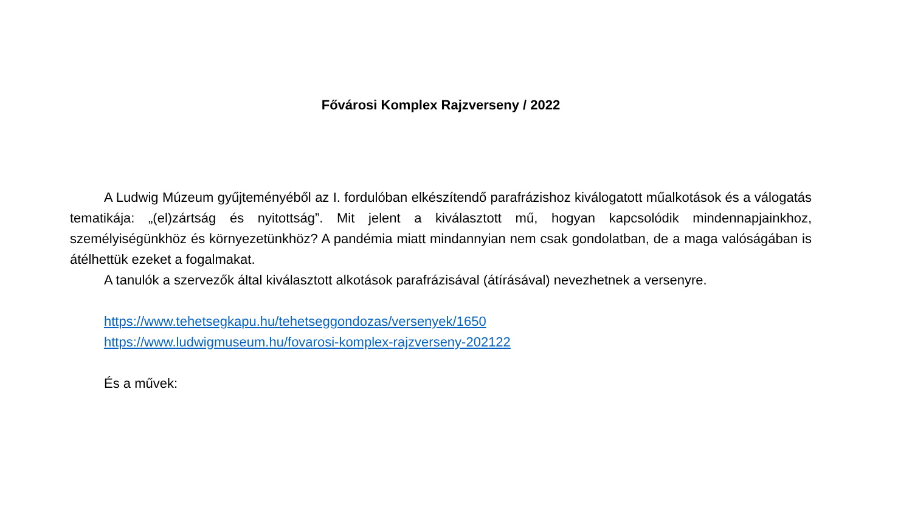Fővárosi Komplex Rajzverseny / 2022
A Ludwig Múzeum gyűjteményéből az I. fordulóban elkészítendő parafrázishoz kiválogatott műalkotások és a válogatás tematikája: „(el)zártság és nyitottság”. Mit jelent a kiválasztott mű, hogyan kapcsolódik mindennapjainkhoz, személyiségünkhöz és környezetünkhöz? A pandémia miatt mindannyian nem csak gondolatban, de a maga valóságában is átélhettük ezeket a fogalmakat.
A tanulók a szervezők által kiválasztott alkotások parafrázisával (átírásával) nevezhetnek a versenyre.
https://www.tehetsegkapu.hu/tehetseggondozas/versenyek/1650
https://www.ludwigmuseum.hu/fovarosi-komplex-rajzverseny-202122
És a művek: